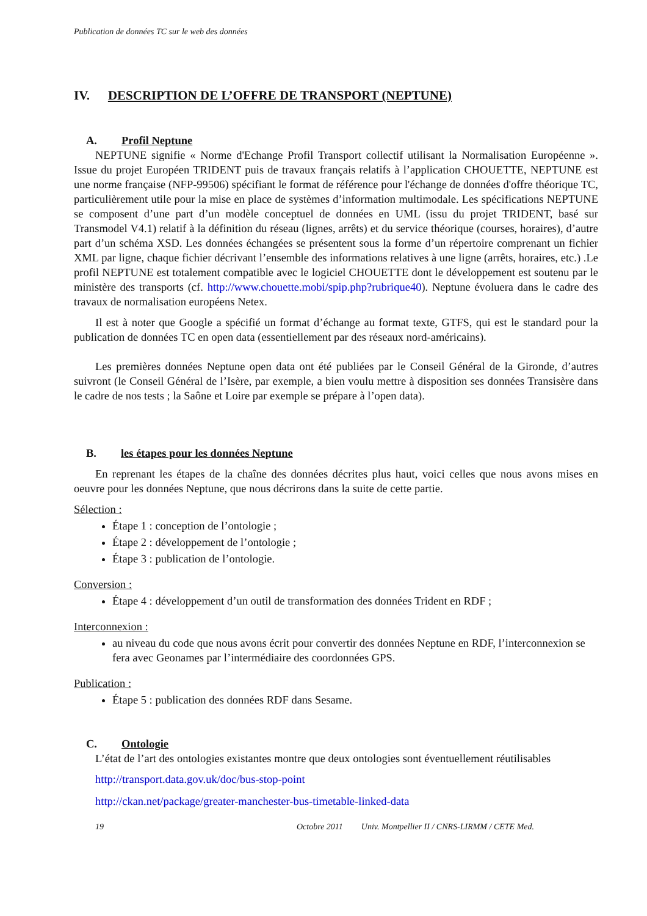Publication de données TC sur le web des données
IV. DESCRIPTION DE L’OFFRE DE TRANSPORT (NEPTUNE)
A. Profil Neptune
NEPTUNE signifie « Norme d'Echange Profil Transport collectif utilisant la Normalisation Européenne ». Issue du projet Européen TRIDENT puis de travaux français relatifs à l’application CHOUETTE, NEPTUNE est une norme française (NFP-99506) spécifiant le format de référence pour l'échange de données d'offre théorique TC, particulièrement utile pour la mise en place de systèmes d’information multimodale. Les spécifications NEPTUNE se composent d’une part d’un modèle conceptuel de données en UML (issu du projet TRIDENT, basé sur Transmodel V4.1) relatif à la définition du réseau (lignes, arrêts) et du service théorique (courses, horaires), d’autre part d’un schéma XSD. Les données échangées se présentent sous la forme d’un répertoire comprenant un fichier XML par ligne, chaque fichier décrivant l’ensemble des informations relatives à une ligne (arrêts, horaires, etc.) .Le profil NEPTUNE est totalement compatible avec le logiciel CHOUETTE dont le développement est soutenu par le ministère des transports (cf. http://www.chouette.mobi/spip.php?rubrique40). Neptune évoluera dans le cadre des travaux de normalisation européens Netex.
Il est à noter que Google a spécifié un format d’échange au format texte, GTFS, qui est le standard pour la publication de données TC en open data (essentiellement par des réseaux nord-américains).
Les premières données Neptune open data ont été publiées par le Conseil Général de la Gironde, d’autres suivront (le Conseil Général de l’Isère, par exemple, a bien voulu mettre à disposition ses données Transisère dans le cadre de nos tests ; la Saône et Loire par exemple se prépare à l’open data).
B. les étapes pour les données Neptune
En reprenant les étapes de la chaîne des données décrites plus haut, voici celles que nous avons mises en oeuvre pour les données Neptune, que nous décrirons dans la suite de cette partie.
Sélection :
Étape 1 : conception de l’ontologie ;
Étape 2 : développement de l’ontologie ;
Étape 3 : publication de l’ontologie.
Conversion :
Étape 4 : développement d’un outil de transformation des données Trident en RDF ;
Interconnexion :
au niveau du code que nous avons écrit pour convertir des données Neptune en RDF, l’interconnexion se fera avec Geonames par l’intermédiaire des coordonnées GPS.
Publication :
Étape 5 : publication des données RDF dans Sesame.
C. Ontologie
L’état de l’art des ontologies existantes montre que deux ontologies sont éventuellement réutilisables
http://transport.data.gov.uk/doc/bus-stop-point
http://ckan.net/package/greater-manchester-bus-timetable-linked-data
19 Octobre 2011 Univ. Montpellier II / CNRS-LIRMM / CETE Med.